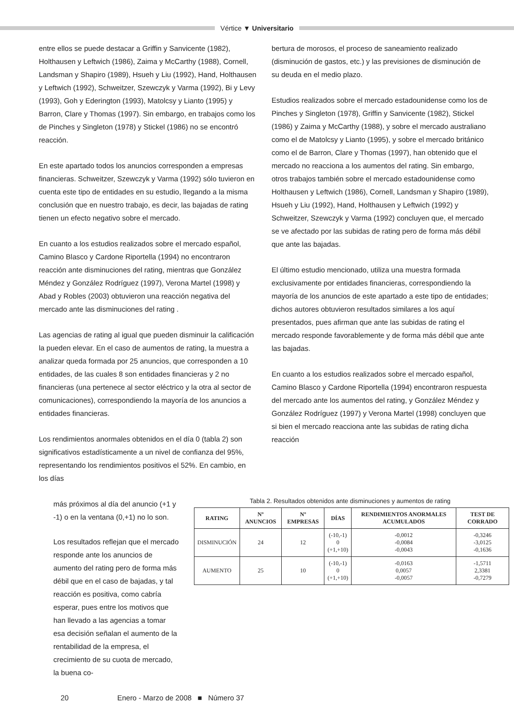Vértice ▼ Universitario
entre ellos se puede destacar a Griffin y Sanvicente (1982), Holthausen y Leftwich (1986), Zaima y McCarthy (1988), Cornell, Landsman y Shapiro (1989), Hsueh y Liu (1992), Hand, Holthausen y Leftwich (1992), Schweitzer, Szewczyk y Varma (1992), Bi y Levy (1993), Goh y Ederington (1993), Matolcsy y Lianto (1995) y Barron, Clare y Thomas (1997). Sin embargo, en trabajos como los de Pinches y Singleton (1978) y Stickel (1986) no se encontró reacción.
En este apartado todos los anuncios corresponden a empresas financieras. Schweitzer, Szewczyk y Varma (1992) sólo tuvieron en cuenta este tipo de entidades en su estudio, llegando a la misma conclusión que en nuestro trabajo, es decir, las bajadas de rating tienen un efecto negativo sobre el mercado.
En cuanto a los estudios realizados sobre el mercado español, Camino Blasco y Cardone Riportella (1994) no encontraron reacción ante disminuciones del rating, mientras que González Méndez y González Rodríguez (1997), Verona Martel (1998) y Abad y Robles (2003) obtuvieron una reacción negativa del mercado ante las disminuciones del rating .
Las agencias de rating al igual que pueden disminuir la calificación la pueden elevar. En el caso de aumentos de rating, la muestra a analizar queda formada por 25 anuncios, que corresponden a 10 entidades, de las cuales 8 son entidades financieras y 2 no financieras (una pertenece al sector eléctrico y la otra al sector de comunicaciones), correspondiendo la mayoría de los anuncios a entidades financieras.
Los rendimientos anormales obtenidos en el día 0 (tabla 2) son significativos estadísticamente a un nivel de confianza del 95%, representando los rendimientos positivos el 52%. En cambio, en los días
bertura de morosos, el proceso de saneamiento realizado (disminución de gastos, etc.) y las previsiones de disminución de su deuda en el medio plazo.
Estudios realizados sobre el mercado estadounidense como los de Pinches y Singleton (1978), Griffin y Sanvicente (1982), Stickel (1986) y Zaima y McCarthy (1988), y sobre el mercado australiano como el de Matolcsy y Lianto (1995), y sobre el mercado británico como el de Barron, Clare y Thomas (1997), han obtenido que el mercado no reacciona a los aumentos del rating. Sin embargo, otros trabajos también sobre el mercado estadounidense como Holthausen y Leftwich (1986), Cornell, Landsman y Shapiro (1989), Hsueh y Liu (1992), Hand, Holthausen y Leftwich (1992) y Schweitzer, Szewczyk y Varma (1992) concluyen que, el mercado se ve afectado por las subidas de rating pero de forma más débil que ante las bajadas.
El último estudio mencionado, utiliza una muestra formada exclusivamente por entidades financieras, correspondiendo la mayoría de los anuncios de este apartado a este tipo de entidades; dichos autores obtuvieron resultados similares a los aquí presentados, pues afirman que ante las subidas de rating el mercado responde favorablemente y de forma más débil que ante las bajadas.
En cuanto a los estudios realizados sobre el mercado español, Camino Blasco y Cardone Riportella (1994) encontraron respuesta del mercado ante los aumentos del rating, y González Méndez y González Rodríguez (1997) y Verona Martel (1998) concluyen que si bien el mercado reacciona ante las subidas de rating dicha reacción
más próximos al día del anuncio (+1 y -1) o en la ventana (0,+1) no lo son.
Los resultados reflejan que el mercado responde ante los anuncios de aumento del rating pero de forma más débil que en el caso de bajadas, y tal reacción es positiva, como cabría esperar, pues entre los motivos que han llevado a las agencias a tomar esa decisión señalan el aumento de la rentabilidad de la empresa, el crecimiento de su cuota de mercado, la buena co-
Tabla 2. Resultados obtenidos ante disminuciones y aumentos de rating
| RATING | Nº ANUNCIOS | Nº EMPRESAS | DÍAS | RENDIMIENTOS ANORMALES ACUMULADOS | TEST DE CORRADO |
| --- | --- | --- | --- | --- | --- |
| DISMINUCIÓN | 24 | 12 | (-10,-1) 0 (+1,+10) | -0,0012 -0,0084 -0,0043 | -0,3246 -3,0125 -0,1636 |
| AUMENTO | 25 | 10 | (-10,-1) 0 (+1,+10) | -0,0163 0,0057 -0,0057 | -1,5711 2,3381 -0,7279 |
20 Enero - Marzo de 2008 ■ Número 37